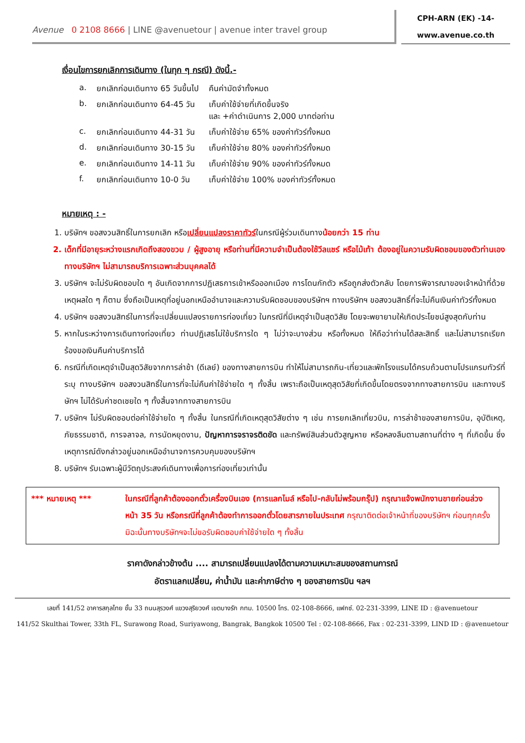Avenue 0 2108 8666 | LINE @avenuetour | avenue inter travel group
CPH-ARN (EK) -14-
www.avenue.co.th
เงื่อนไขการยกเลิกการเดินทาง (ในทุก ๆ กรณี) ดังนี้.-
| a. | ยกเลิกก่อนเดินทาง 65 วันขึ้นไป | คืนค่ามัดจำทั้งหมด |
| b. | ยกเลิกก่อนเดินทาง 64-45 วัน | เก็บค่าใช้จ่ายที่เกิดขึ้นจริง และ +ค่าดำเนินการ 2,000 บาทต่อท่าน |
| c. | ยกเลิกก่อนเดินทาง 44-31 วัน | เก็บค่าใช้จ่าย 65% ของค่าทัวร์ทั้งหมด |
| d. | ยกเลิกก่อนเดินทาง 30-15 วัน | เก็บค่าใช้จ่าย 80% ของค่าทัวร์ทั้งหมด |
| e. | ยกเลิกก่อนเดินทาง 14-11 วัน | เก็บค่าใช้จ่าย 90% ของค่าทัวร์ทั้งหมด |
| f. | ยกเลิกก่อนเดินทาง 10-0 วัน | เก็บค่าใช้จ่าย 100% ของค่าทัวร์ทั้งหมด |
หมายเหตุ : -
1. บริษัทฯ ขอสงวนสิทธิ์ในการยกเลิก หรือเปลี่ยนแปลงราคาทัวร์ในกรณีผู้ร่วมเดินทางน้อยกว่า 15 ท่าน
2. เด็กที่มีอายุระหว่างแรกเกิดถึงสองขวบ / ผู้สูงอายุ หรือท่านที่มีความจำเป็นต้องใช้วีลแชร์ หรือไม้เท้า ต้องอยู่ในความรับผิดชอบของตัวท่านเอง ทางบริษัทฯ ไม่สามารถบริการเฉพาะส่วนบุคคลได้
3. บริษัทฯ จะไม่รับผิดชอบใด ๆ อันเกิดจากการปฏิเสธการเข้าหรือออกเมือง การโดนกักตัว หรือถูกส่งตัวกลับ โดยการพิจารณาของเจ้าหน้าที่ด้วยเหตุผลใด ๆ ก็ตาม ซึ่งถือเป็นเหตุที่อยู่นอกเหนืออำนาจและความรับผิดชอบของบริษัทฯ ทางบริษัทฯ ขอสงวนสิทธิ์ที่จะไม่คืนเงินค่าทัวร์ทั้งหมด
4. บริษัทฯ ขอสงวนสิทธ์ในการที่จะเปลี่ยนแปลงรายการท่องเที่ยว ในกรณีที่มีเหตุจำเป็นสุดวิสัย โดยจะพยายามให้เกิดประโยชน์สูงสุดกับท่าน
5. หากในระหว่างการเดินทางท่องเที่ยว ท่านปฏิเสธไม่ใช้บริการใด ๆ ไม่ว่าจะบางส่วน หรือทั้งหมด ให้ถือว่าท่านได้สละสิทธิ์ และไม่สามารถเรียกร้องขอเงินคืนค่าบริการได้
6. กรณีที่เกิดเหตุจำเป็นสุดวิสัยจากการล่าช้า (ดีเลย์) ของทางสายการบิน ทำให้ไม่สามารถกิน-เที่ยวและพักโรงแรมได้ครบถ้วนตามโปรแกรมทัวร์ที่ระบุ ทางบริษัทฯ ขอสงวนสิทธิ์ในการที่จะไม่คืนค่าใช้จ่ายใด ๆ ทั้งสิ้น เพราะถือเป็นเหตุสุดวิสัยที่เกิดขึ้นโดยตรงจากทางสายการบิน และทางบริษัทฯ ไม่ได้รับค่าชดเชยใด ๆ ทั้งสิ้นจากทางสายการบิน
7. บริษัทฯ ไม่รับผิดชอบต่อค่าใช้จ่ายใด ๆ ทั้งสิ้น ในกรณีที่เกิดเหตุสุดวิสัยต่าง ๆ เช่น การยกเลิกเที่ยวบิน, การล่าช้าของสายการบิน, อุบัติเหตุ, ภัยธรรมชาติ, การจลาจล, การนัดหยุดงาน, ปัญหาการจราจรติดขัด และทรัพย์สินส่วนตัวสูญหาย หรือหลงลืมตามสถานที่ต่าง ๆ ที่เกิดขึ้น ซึ่งเหตุการณ์ดังกล่าวอยู่นอกเหนืออำนาจการควบคุมของบริษัทฯ
8. บริษัทฯ รับเฉพาะผู้มีวัตถุประสงค์เดินทางเพื่อการท่องเที่ยวเท่านั้น
*** หมายเหตุ *** ในกรณีที่ลูกค้าต้องออกตั๋วเครื่องบินเอง (การแลกไมล์ หรือไป-กลับไม่พร้อมกรุ๊ป) กรุณาแจ้งพนักงานขายก่อนล่วงหน้า 35 วัน หรือกรณีที่ลูกค้าต้องทำการออกตั๋วโดยสารภายในประเทศ กรุณาติดต่อเจ้าหน้าที่ของบริษัทฯ ก่อนทุกครั้ง มิฉะนั้นทางบริษัทฯจะไม่ขอรับผิดชอบค่าใช้จ่ายใด ๆ ทั้งสิ้น
ราคาดังกล่าวข้างต้น .... สามารถเปลี่ยนแปลงได้ตามความเหมาะสมของสถานการณ์
อัตราแลกเปลี่ยน, ค่าน้ำมัน และค่าภาษีต่าง ๆ ของสายการบิน ฯลฯ
เลขที่ 141/52 อาคารสกุลไทย ชั้น 33 ถนนสุรวงศ์ แขวงสุริยวงศ์ เขตบางรัก กทม. 10500 โทร. 02-108-8666, แฟกซ์. 02-231-3399, LINE ID : @avenuetour
141/52 Skulthai Tower, 33th FL, Surawong Road, Suriyawong, Bangrak, Bangkok 10500 Tel : 02-108-8666, Fax : 02-231-3399, LIND ID : @avenuetour